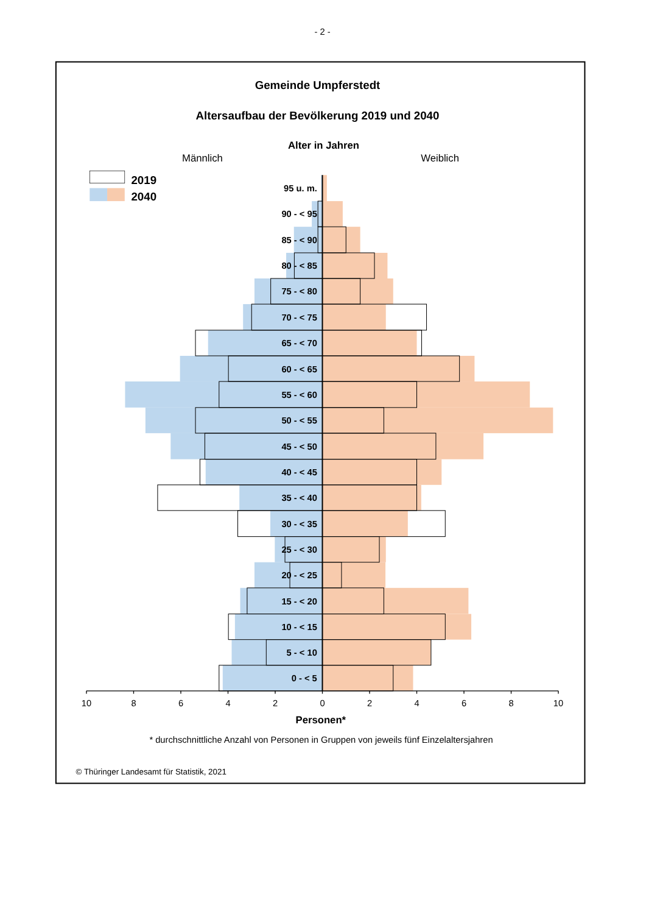- 2 -
Gemeinde Umpferstedt
Altersaufbau der Bevölkerung 2019 und 2040
Alter in Jahren
Männlich
Weiblich
2019
2040
95 u. m.
90 - < 95
85 - < 90
80 - < 85
75 - < 80
70 - < 75
65 - < 70
60 - < 65
55 - < 60
50 - < 55
45 - < 50
40 - < 45
35 - < 40
30 - < 35
25 - < 30
20 - < 25
15 - < 20
10 - < 15
5 - < 10
0 - < 5
10
8
6
4
2
0
2
4
6
8
10
Personen*
* durchschnittliche Anzahl von Personen in Gruppen von jeweils fünf Einzelaltersjahren
© Thüringer Landesamt für Statistik, 2021